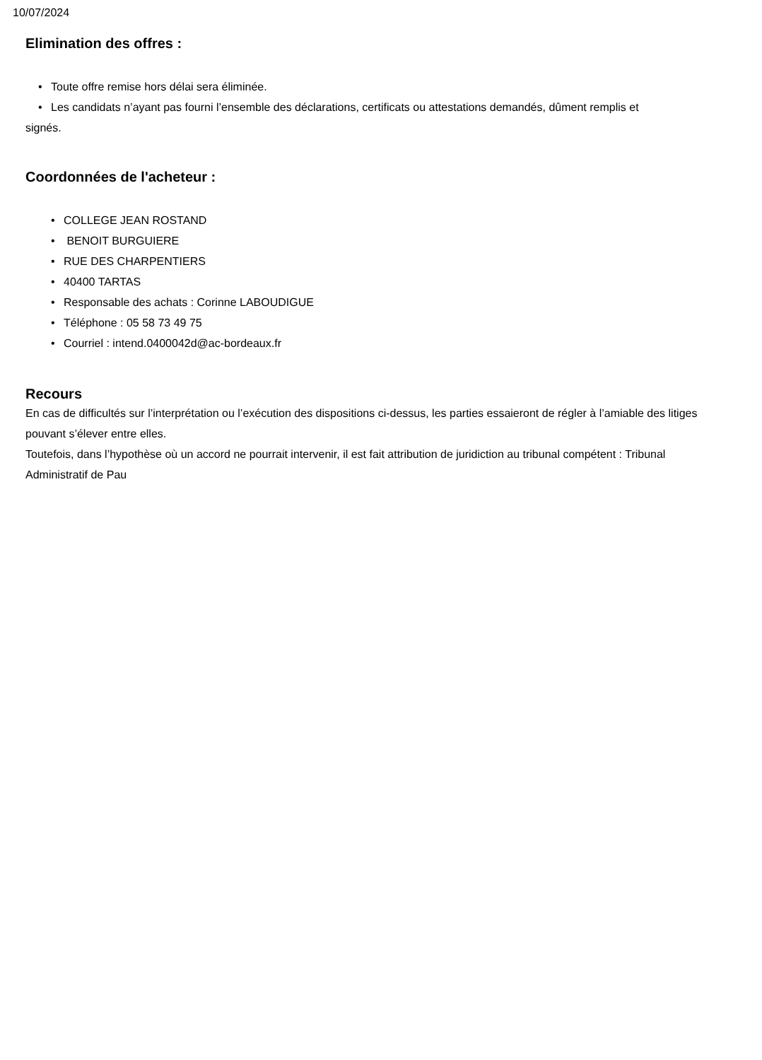10/07/2024
Elimination des offres :
• Toute offre remise hors délai sera éliminée.
• Les candidats n’ayant pas fourni l’ensemble des déclarations, certificats ou attestations demandés, dûment remplis et
signés.
Coordonnées de l'acheteur :
• COLLEGE JEAN ROSTAND
• BENOIT BURGUIERE
• RUE DES CHARPENTIERS
• 40400 TARTAS
• Responsable des achats : Corinne LABOUDIGUE
• Téléphone : 05 58 73 49 75
• Courriel : intend.0400042d@ac-bordeaux.fr
Recours
En cas de difficultés sur l’interprétation ou l’exécution des dispositions ci-dessus, les parties essaieront de régler à l’amiable des litiges pouvant s’élever entre elles.
Toutefois, dans l’hypothèse où un accord ne pourrait intervenir, il est fait attribution de juridiction au tribunal compétent : Tribunal Administratif de Pau